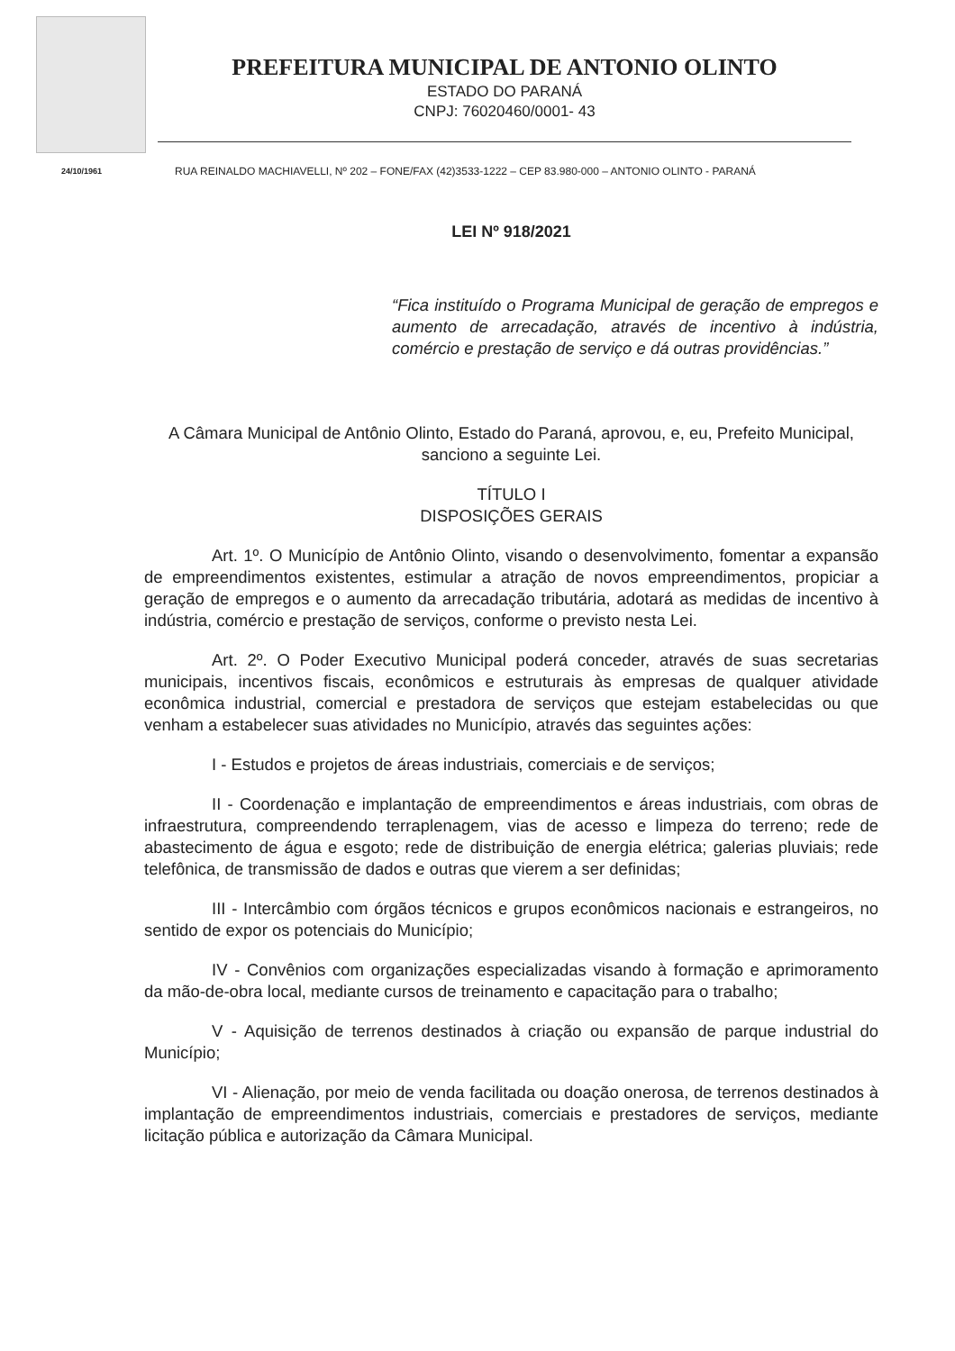24/10/1961
PREFEITURA MUNICIPAL DE ANTONIO OLINTO
ESTADO DO PARANÁ
CNPJ: 76020460/0001- 43
RUA REINALDO MACHIAVELLI, Nº 202 – FONE/FAX (42)3533-1222 – CEP 83.980-000 – ANTONIO OLINTO - PARANÁ
LEI Nº 918/2021
“Fica instituído o Programa Municipal de geração de empregos e aumento de arrecadação, através de incentivo à indústria, comércio e prestação de serviço e dá outras providências.”
A Câmara Municipal de Antônio Olinto, Estado do Paraná, aprovou, e, eu, Prefeito Municipal, sanciono a seguinte Lei.
TÍTULO I
DISPOSIÇÕES GERAIS
Art. 1º. O Município de Antônio Olinto, visando o desenvolvimento, fomentar a expansão de empreendimentos existentes, estimular a atração de novos empreendimentos, propiciar a geração de empregos e o aumento da arrecadação tributária, adotará as medidas de incentivo à indústria, comércio e prestação de serviços, conforme o previsto nesta Lei.
Art. 2º. O Poder Executivo Municipal poderá conceder, através de suas secretarias municipais, incentivos fiscais, econômicos e estruturais às empresas de qualquer atividade econômica industrial, comercial e prestadora de serviços que estejam estabelecidas ou que venham a estabelecer suas atividades no Município, através das seguintes ações:
I - Estudos e projetos de áreas industriais, comerciais e de serviços;
II - Coordenação e implantação de empreendimentos e áreas industriais, com obras de infraestrutura, compreendendo terraplenagem, vias de acesso e limpeza do terreno; rede de abastecimento de água e esgoto; rede de distribuição de energia elétrica; galerias pluviais; rede telefônica, de transmissão de dados e outras que vierem a ser definidas;
III - Intercâmbio com órgãos técnicos e grupos econômicos nacionais e estrangeiros, no sentido de expor os potenciais do Município;
IV - Convênios com organizações especializadas visando à formação e aprimoramento da mão-de-obra local, mediante cursos de treinamento e capacitação para o trabalho;
V - Aquisição de terrenos destinados à criação ou expansão de parque industrial do Município;
VI - Alienação, por meio de venda facilitada ou doação onerosa, de terrenos destinados à implantação de empreendimentos industriais, comerciais e prestadores de serviços, mediante licitação pública e autorização da Câmara Municipal.